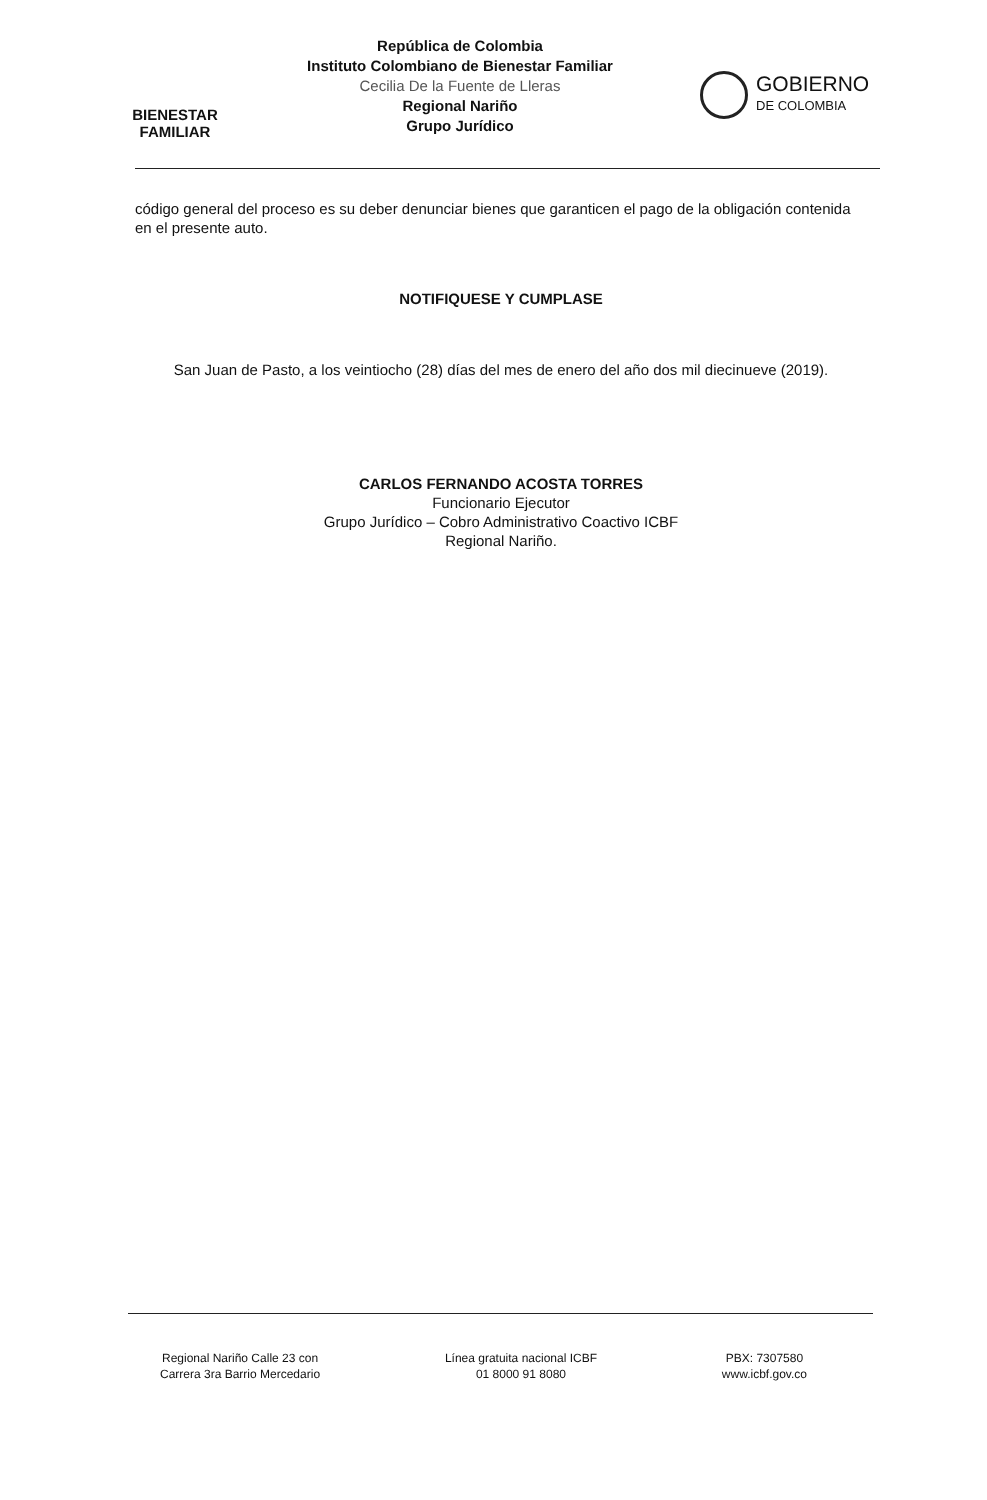BIENESTAR
FAMILIAR
República de Colombia
Instituto Colombiano de Bienestar Familiar
Cecilia De la Fuente de Lleras
Regional Nariño
Grupo Jurídico
GOBIERNO
DE COLOMBIA
código general del proceso es su deber denunciar bienes que garanticen el pago de la obligación contenida en el presente auto.
NOTIFIQUESE Y CUMPLASE
San Juan de Pasto, a los veintiocho (28) días del mes de enero del año dos mil diecinueve (2019).
CARLOS FERNANDO ACOSTA TORRES
Funcionario Ejecutor
Grupo Jurídico – Cobro Administrativo Coactivo ICBF
Regional Nariño.
Regional Nariño Calle 23 con
Carrera 3ra Barrio Mercedario
Línea gratuita nacional ICBF
01 8000 91 8080
PBX: 7307580
www.icbf.gov.co